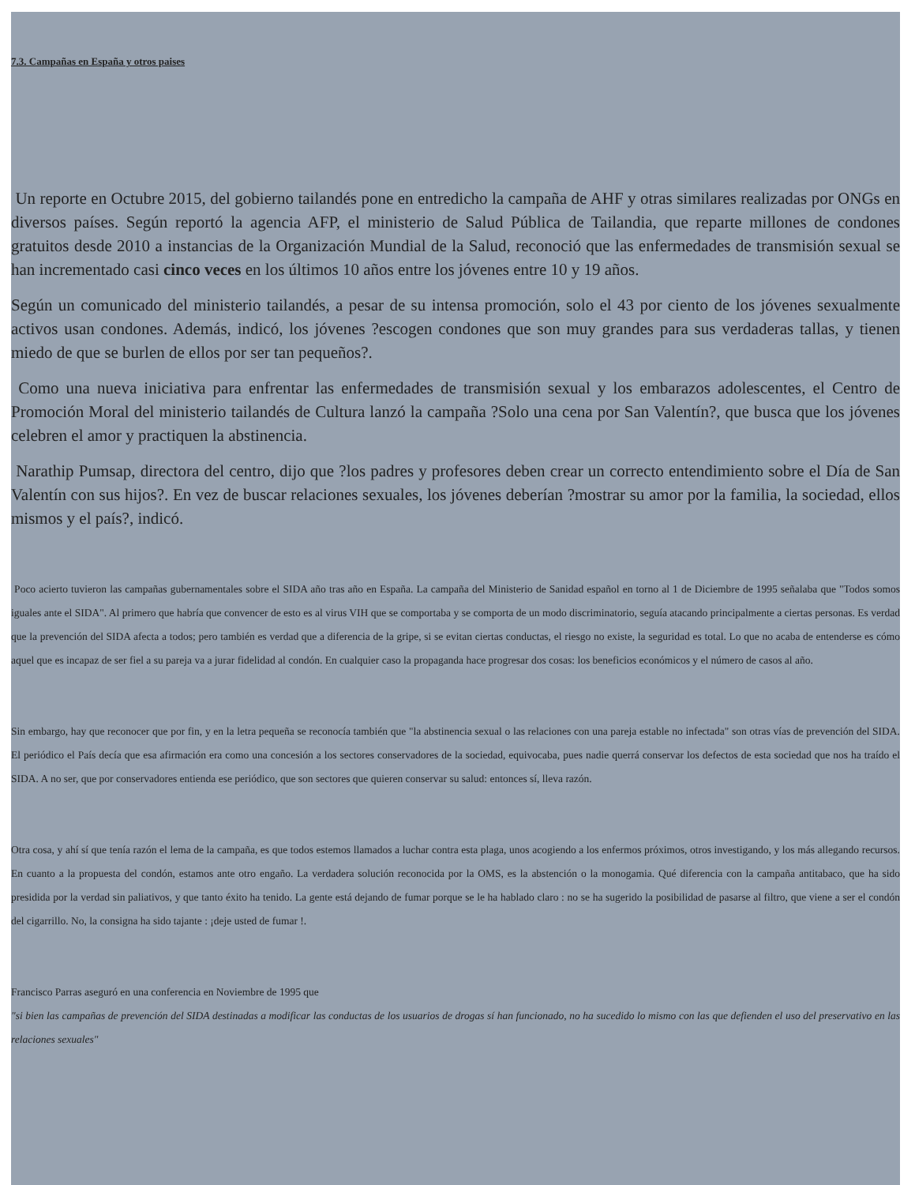7.3. Campañas en España y otros paises
Un reporte en Octubre 2015, del gobierno tailandés pone en entredicho la campaña de AHF y otras similares realizadas por ONGs en diversos países. Según reportó la agencia AFP, el ministerio de Salud Pública de Tailandia, que reparte millones de condones gratuitos desde 2010 a instancias de la Organización Mundial de la Salud, reconoció que las enfermedades de transmisión sexual se han incrementado casi cinco veces en los últimos 10 años entre los jóvenes entre 10 y 19 años.
Según un comunicado del ministerio tailandés, a pesar de su intensa promoción, solo el 43 por ciento de los jóvenes sexualmente activos usan condones. Además, indicó, los jóvenes ?escogen condones que son muy grandes para sus verdaderas tallas, y tienen miedo de que se burlen de ellos por ser tan pequeños?.
Como una nueva iniciativa para enfrentar las enfermedades de transmisión sexual y los embarazos adolescentes, el Centro de Promoción Moral del ministerio tailandés de Cultura lanzó la campaña ?Solo una cena por San Valentín?, que busca que los jóvenes celebren el amor y practiquen la abstinencia.
Narathip Pumsap, directora del centro, dijo que ?los padres y profesores deben crear un correcto entendimiento sobre el Día de San Valentín con sus hijos?. En vez de buscar relaciones sexuales, los jóvenes deberían ?mostrar su amor por la familia, la sociedad, ellos mismos y el país?, indicó.
Poco acierto tuvieron las campañas gubernamentales sobre el SIDA año tras año en España. La campaña del Ministerio de Sanidad español en torno al 1 de Diciembre de 1995 señalaba que "Todos somos iguales ante el SIDA". Al primero que habría que convencer de esto es al virus VIH que se comportaba y se comporta de un modo discriminatorio, seguía atacando principalmente a ciertas personas. Es verdad que la prevención del SIDA afecta a todos; pero también es verdad que a diferencia de la gripe, si se evitan ciertas conductas, el riesgo no existe, la seguridad es total. Lo que no acaba de entenderse es cómo aquel que es incapaz de ser fiel a su pareja va a jurar fidelidad al condón. En cualquier caso la propaganda hace progresar dos cosas: los beneficios económicos y el número de casos al año.
Sin embargo, hay que reconocer que por fin, y en la letra pequeña se reconocía también que "la abstinencia sexual o las relaciones con una pareja estable no infectada" son otras vías de prevención del SIDA. El periódico el País decía que esa afirmación era como una concesión a los sectores conservadores de la sociedad, equivocaba, pues nadie querrá conservar los defectos de esta sociedad que nos ha traído el SIDA. A no ser, que por conservadores entienda ese periódico, que son sectores que quieren conservar su salud: entonces sí, lleva razón.
Otra cosa, y ahí sí que tenía razón el lema de la campaña, es que todos estemos llamados a luchar contra esta plaga, unos acogiendo a los enfermos próximos, otros investigando, y los más allegando recursos. En cuanto a la propuesta del condón, estamos ante otro engaño. La verdadera solución reconocida por la OMS, es la abstención o la monogamia. Qué diferencia con la campaña antitabaco, que ha sido presidida por la verdad sin paliativos, y que tanto éxito ha tenido. La gente está dejando de fumar porque se le ha hablado claro : no se ha sugerido la posibilidad de pasarse al filtro, que viene a ser el condón del cigarrillo. No, la consigna ha sido tajante : ¡deje usted de fumar !.
Francisco Parras aseguró en una conferencia en Noviembre de 1995 que
"si bien las campañas de prevención del SIDA destinadas a modificar las conductas de los usuarios de drogas sí han funcionado, no ha sucedido lo mismo con las que defienden el uso del preservativo en las relaciones sexuales"